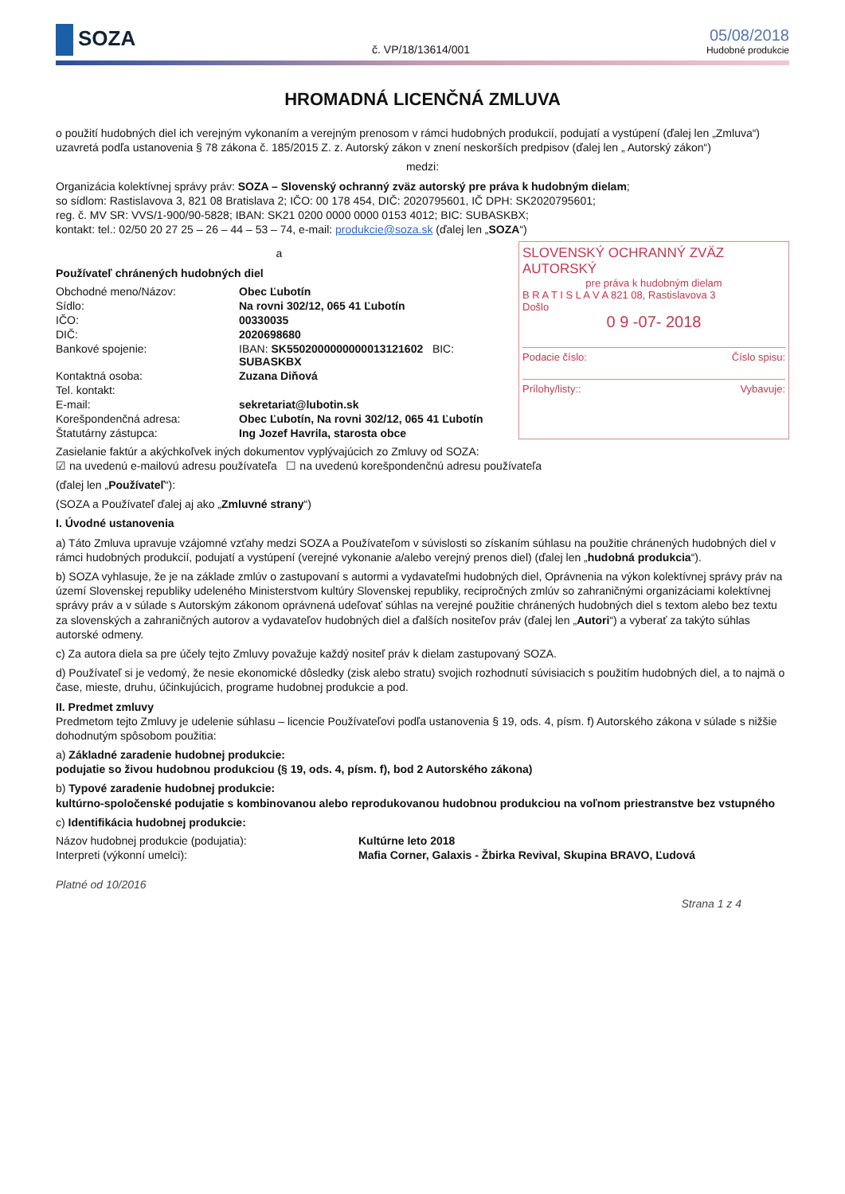SOZA
č. VP/18/13614/001
05/08/2018
Hudobné produkcie
HROMADNÁ LICENČNÁ ZMLUVA
o použití hudobných diel ich verejným vykonaním a verejným prenosom v rámci hudobných produkcií, podujatí a vystúpení (ďalej len „Zmluva“) uzavretá podľa ustanovenia § 78 zákona č. 185/2015 Z. z. Autorský zákon v znení neskorších predpisov (ďalej len „ Autorský zákon“)
medzi:
Organizácia kolektívnej správy práv: SOZA – Slovenský ochranný zväz autorský pre práva k hudobným dielam;
so sídlom: Rastislavova 3, 821 08 Bratislava 2; IČO: 00 178 454, DIČ: 2020795601, IČ DPH: SK2020795601;
reg. č. MV SR: VVS/1-900/90-5828; IBAN: SK21 0200 0000 0000 0153 4012; BIC: SUBASKBX;
kontakt: tel.: 02/50 20 27 25 – 26 – 44 – 53 – 74, e-mail: produkcie@soza.sk (ďalej len „SOZA“)
a
Používateľ chránených hudobných diel
Obchodné meno/Názov:
Obec Ľubotín
Sídlo:
Na rovni 302/12, 065 41 Ľubotín
IČO:
00330035
DIČ:
2020698680
Bankové spojenie:
IBAN: SK5502000000000013121602 BIC: SUBASKBX
Kontaktná osoba:
Zuzana Diňová
Tel. kontakt:
E-mail:
sekretariat@lubotin.sk
Korešpondenčná adresa:
Obec Ľubotín, Na rovni 302/12, 065 41 Ľubotín
Štatutárny zástupca:
Ing Jozef Havrila, starosta obce
SLOVENSKÝ OCHRANNÝ ZVÄZ AUTORSKÝ
pre práva k hudobným dielam
B R A T I S L A V A 821 08, Rastislavova 3
Došlo
0 9 -07- 2018
Podacie číslo: Číslo spisu:
Prílohy/listy:: Vybavuje:
Zasielanie faktúr a akýchkoľvek iných dokumentov vyplývajúcich zo Zmluvy od SOZA:
☑ na uvedenú e-mailovú adresu používateľa ☐ na uvedenú korešpondenčnú adresu používateľa
(ďalej len „Používateľ“):
(SOZA a Používateľ ďalej aj ako „Zmluvné strany“)
I. Úvodné ustanovenia
a) Táto Zmluva upravuje vzájomné vzťahy medzi SOZA a Používateľom v súvislosti so získaním súhlasu na použitie chránených hudobných diel v rámci hudobných produkcií, podujatí a vystúpení (verejné vykonanie a/alebo verejný prenos diel) (ďalej len „hudobná produkcia“).
b) SOZA vyhlasuje, že je na základe zmlúv o zastupovaní s autormi a vydavateľmi hudobných diel, Oprávnenia na výkon kolektívnej správy práv na území Slovenskej republiky udeleného Ministerstvom kultúry Slovenskej republiky, recipročných zmlúv so zahraničnými organizáciami kolektívnej správy práv a v súlade s Autorským zákonom oprávnená udeľovať súhlas na verejné použitie chránených hudobných diel s textom alebo bez textu za slovenských a zahraničných autorov a vydavateľov hudobných diel a ďalších nositeľov práv (ďalej len „Autori“) a vyberať za takýto súhlas autorské odmeny.
c) Za autora diela sa pre účely tejto Zmluvy považuje každý nositeľ práv k dielam zastupovaný SOZA.
d) Používateľ si je vedomý, že nesie ekonomické dôsledky (zisk alebo stratu) svojich rozhodnutí súvisiacich s použitím hudobných diel, a to najmä o čase, mieste, druhu, účinkujúcich, programe hudobnej produkcie a pod.
II. Predmet zmluvy
Predmetom tejto Zmluvy je udelenie súhlasu – licencie Používateľovi podľa ustanovenia § 19, ods. 4, písm. f) Autorského zákona v súlade s nižšie dohodnutým spôsobom použitia:
a) Základné zaradenie hudobnej produkcie:
podujatie so živou hudobnou produkciou (§ 19, ods. 4, písm. f), bod 2 Autorského zákona)
b) Typové zaradenie hudobnej produkcie:
kultúrno-spoločenské podujatie s kombinovanou alebo reprodukovanou hudobnou produkciou na voľnom priestranstve bez vstupného
c) Identifikácia hudobnej produkcie:
Názov hudobnej produkcie (podujatia):
Kultúrne leto 2018
Interpreti (výkonní umelci):
Mafia Corner, Galaxis - Žbirka Revival, Skupina BRAVO, Ľudová
Platné od 10/2016
Strana 1 z 4